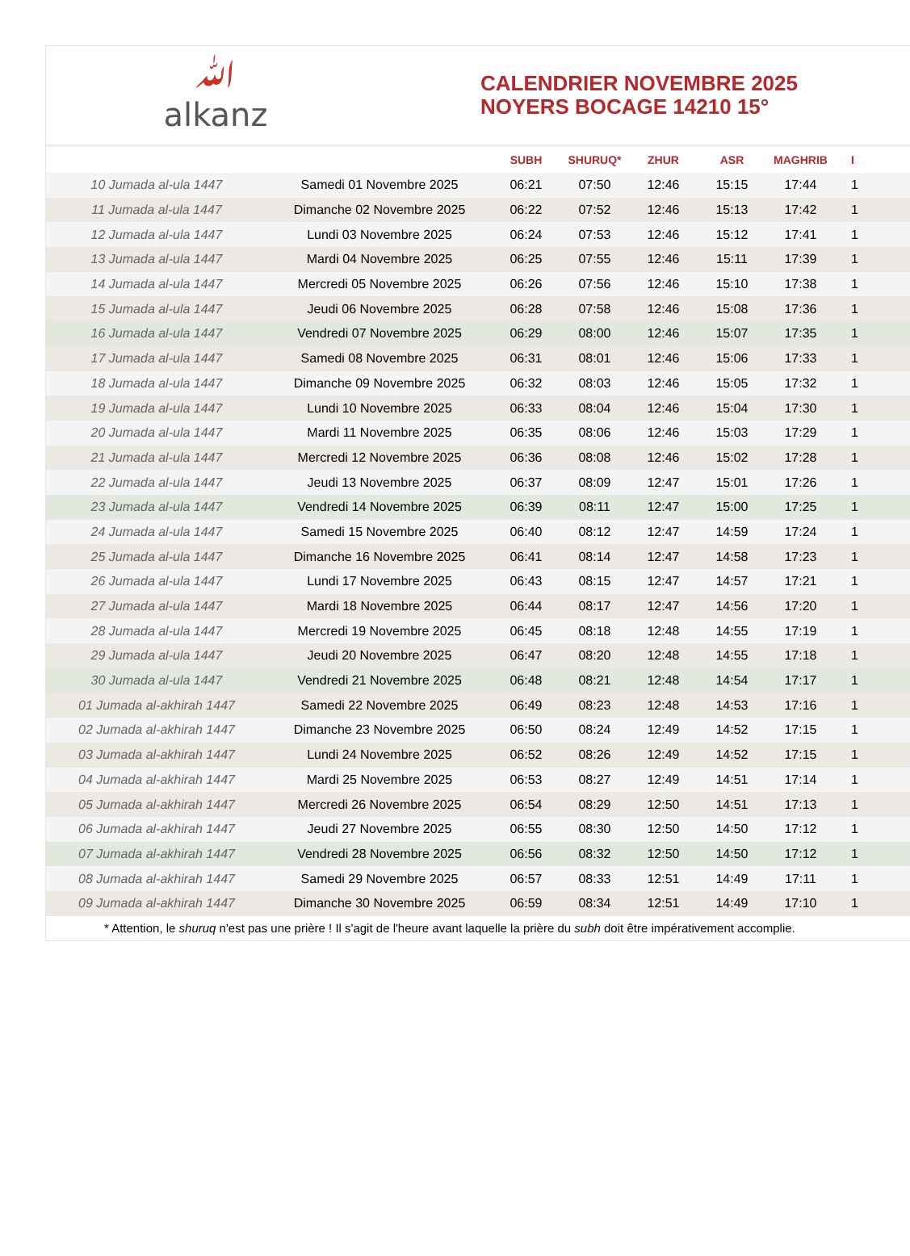ﷲ
alkanz
CALENDRIER NOVEMBRE 2025
NOYERS BOCAGE 14210 15°
| | | SUBH | SHURUQ* | ZHUR | ASR | MAGHRIB | I |
| --- | --- | --- | --- | --- | --- | --- | --- |
| 10 Jumada al-ula 1447 | Samedi 01 Novembre 2025 | 06:21 | 07:50 | 12:46 | 15:15 | 17:44 | 1 |
| 11 Jumada al-ula 1447 | Dimanche 02 Novembre 2025 | 06:22 | 07:52 | 12:46 | 15:13 | 17:42 | 1 |
| 12 Jumada al-ula 1447 | Lundi 03 Novembre 2025 | 06:24 | 07:53 | 12:46 | 15:12 | 17:41 | 1 |
| 13 Jumada al-ula 1447 | Mardi 04 Novembre 2025 | 06:25 | 07:55 | 12:46 | 15:11 | 17:39 | 1 |
| 14 Jumada al-ula 1447 | Mercredi 05 Novembre 2025 | 06:26 | 07:56 | 12:46 | 15:10 | 17:38 | 1 |
| 15 Jumada al-ula 1447 | Jeudi 06 Novembre 2025 | 06:28 | 07:58 | 12:46 | 15:08 | 17:36 | 1 |
| 16 Jumada al-ula 1447 | Vendredi 07 Novembre 2025 | 06:29 | 08:00 | 12:46 | 15:07 | 17:35 | 1 |
| 17 Jumada al-ula 1447 | Samedi 08 Novembre 2025 | 06:31 | 08:01 | 12:46 | 15:06 | 17:33 | 1 |
| 18 Jumada al-ula 1447 | Dimanche 09 Novembre 2025 | 06:32 | 08:03 | 12:46 | 15:05 | 17:32 | 1 |
| 19 Jumada al-ula 1447 | Lundi 10 Novembre 2025 | 06:33 | 08:04 | 12:46 | 15:04 | 17:30 | 1 |
| 20 Jumada al-ula 1447 | Mardi 11 Novembre 2025 | 06:35 | 08:06 | 12:46 | 15:03 | 17:29 | 1 |
| 21 Jumada al-ula 1447 | Mercredi 12 Novembre 2025 | 06:36 | 08:08 | 12:46 | 15:02 | 17:28 | 1 |
| 22 Jumada al-ula 1447 | Jeudi 13 Novembre 2025 | 06:37 | 08:09 | 12:47 | 15:01 | 17:26 | 1 |
| 23 Jumada al-ula 1447 | Vendredi 14 Novembre 2025 | 06:39 | 08:11 | 12:47 | 15:00 | 17:25 | 1 |
| 24 Jumada al-ula 1447 | Samedi 15 Novembre 2025 | 06:40 | 08:12 | 12:47 | 14:59 | 17:24 | 1 |
| 25 Jumada al-ula 1447 | Dimanche 16 Novembre 2025 | 06:41 | 08:14 | 12:47 | 14:58 | 17:23 | 1 |
| 26 Jumada al-ula 1447 | Lundi 17 Novembre 2025 | 06:43 | 08:15 | 12:47 | 14:57 | 17:21 | 1 |
| 27 Jumada al-ula 1447 | Mardi 18 Novembre 2025 | 06:44 | 08:17 | 12:47 | 14:56 | 17:20 | 1 |
| 28 Jumada al-ula 1447 | Mercredi 19 Novembre 2025 | 06:45 | 08:18 | 12:48 | 14:55 | 17:19 | 1 |
| 29 Jumada al-ula 1447 | Jeudi 20 Novembre 2025 | 06:47 | 08:20 | 12:48 | 14:55 | 17:18 | 1 |
| 30 Jumada al-ula 1447 | Vendredi 21 Novembre 2025 | 06:48 | 08:21 | 12:48 | 14:54 | 17:17 | 1 |
| 01 Jumada al-akhirah 1447 | Samedi 22 Novembre 2025 | 06:49 | 08:23 | 12:48 | 14:53 | 17:16 | 1 |
| 02 Jumada al-akhirah 1447 | Dimanche 23 Novembre 2025 | 06:50 | 08:24 | 12:49 | 14:52 | 17:15 | 1 |
| 03 Jumada al-akhirah 1447 | Lundi 24 Novembre 2025 | 06:52 | 08:26 | 12:49 | 14:52 | 17:15 | 1 |
| 04 Jumada al-akhirah 1447 | Mardi 25 Novembre 2025 | 06:53 | 08:27 | 12:49 | 14:51 | 17:14 | 1 |
| 05 Jumada al-akhirah 1447 | Mercredi 26 Novembre 2025 | 06:54 | 08:29 | 12:50 | 14:51 | 17:13 | 1 |
| 06 Jumada al-akhirah 1447 | Jeudi 27 Novembre 2025 | 06:55 | 08:30 | 12:50 | 14:50 | 17:12 | 1 |
| 07 Jumada al-akhirah 1447 | Vendredi 28 Novembre 2025 | 06:56 | 08:32 | 12:50 | 14:50 | 17:12 | 1 |
| 08 Jumada al-akhirah 1447 | Samedi 29 Novembre 2025 | 06:57 | 08:33 | 12:51 | 14:49 | 17:11 | 1 |
| 09 Jumada al-akhirah 1447 | Dimanche 30 Novembre 2025 | 06:59 | 08:34 | 12:51 | 14:49 | 17:10 | 1 |
| * Attention, le shuruq n'est pas une prière ! Il s'agit de l'heure avant laquelle la prière du subh doit être impérativement accomplie. | | | | | | | |